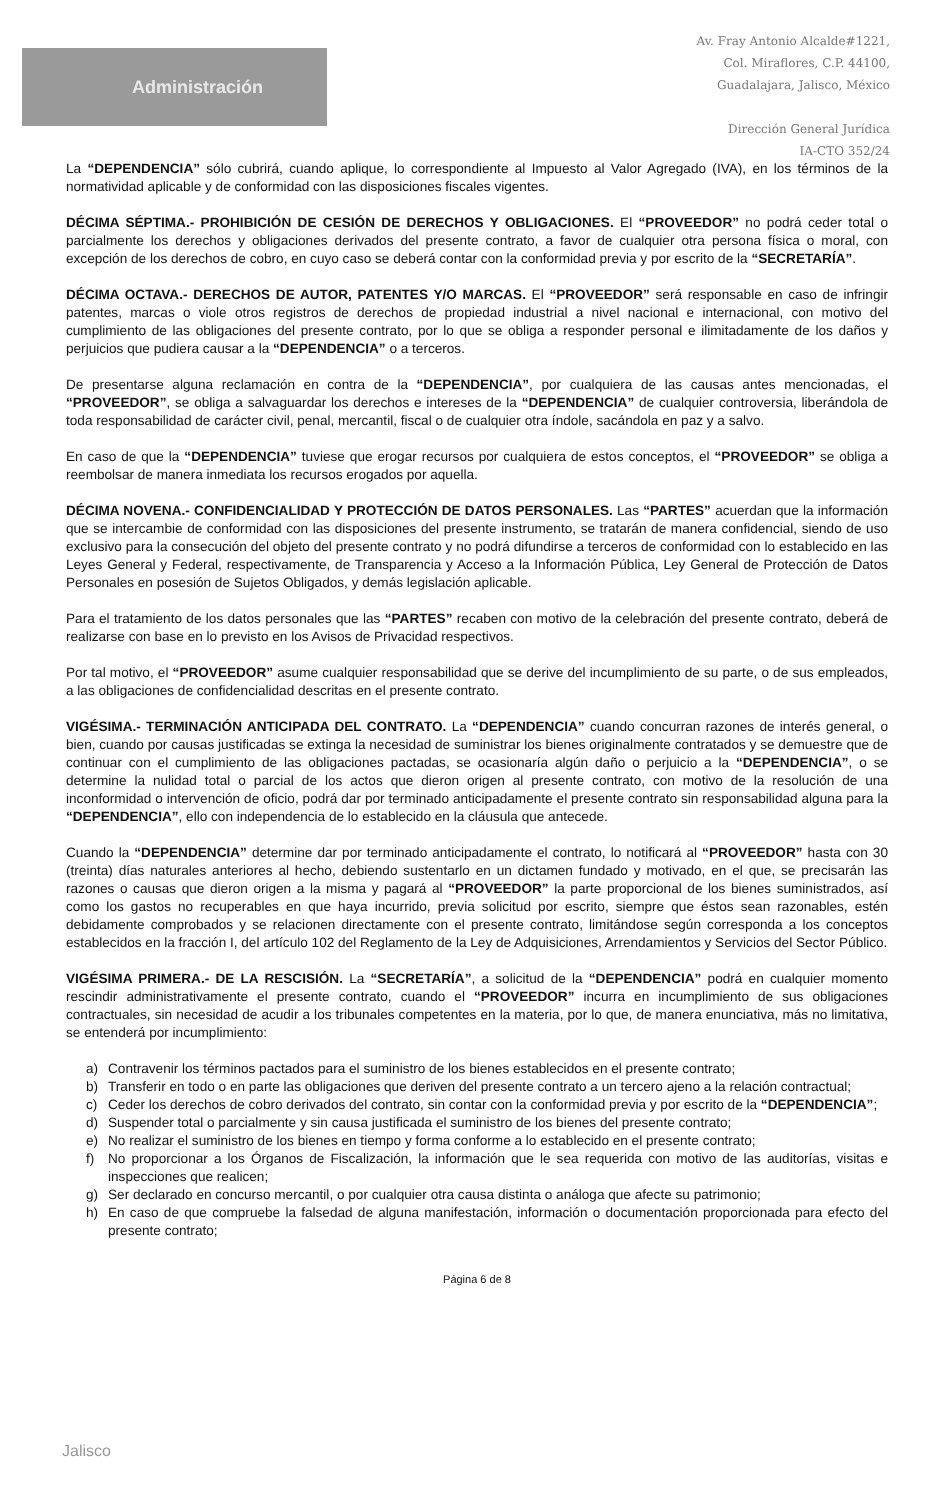Administración
Av. Fray Antonio Alcalde#1221,
Col. Miraflores, C.P. 44100,
Guadalajara, Jalisco, México
Dirección General Jurídica
IA-CTO 352/24
La “DEPENDENCIA” sólo cubrirá, cuando aplique, lo correspondiente al Impuesto al Valor Agregado (IVA), en los términos de la normatividad aplicable y de conformidad con las disposiciones fiscales vigentes.
DÉCIMA SÉPTIMA.- PROHIBICIÓN DE CESIÓN DE DERECHOS Y OBLIGACIONES. El “PROVEEDOR” no podrá ceder total o parcialmente los derechos y obligaciones derivados del presente contrato, a favor de cualquier otra persona física o moral, con excepción de los derechos de cobro, en cuyo caso se deberá contar con la conformidad previa y por escrito de la “SECRETARÍA”.
DÉCIMA OCTAVA.- DERECHOS DE AUTOR, PATENTES Y/O MARCAS. El “PROVEEDOR” será responsable en caso de infringir patentes, marcas o viole otros registros de derechos de propiedad industrial a nivel nacional e internacional, con motivo del cumplimiento de las obligaciones del presente contrato, por lo que se obliga a responder personal e ilimitadamente de los daños y perjuicios que pudiera causar a la “DEPENDENCIA” o a terceros.
De presentarse alguna reclamación en contra de la “DEPENDENCIA”, por cualquiera de las causas antes mencionadas, el “PROVEEDOR”, se obliga a salvaguardar los derechos e intereses de la “DEPENDENCIA” de cualquier controversia, liberándola de toda responsabilidad de carácter civil, penal, mercantil, fiscal o de cualquier otra índole, sacándola en paz y a salvo.
En caso de que la “DEPENDENCIA” tuviese que erogar recursos por cualquiera de estos conceptos, el “PROVEEDOR” se obliga a reembolsar de manera inmediata los recursos erogados por aquella.
DÉCIMA NOVENA.- CONFIDENCIALIDAD Y PROTECCIÓN DE DATOS PERSONALES. Las “PARTES” acuerdan que la información que se intercambie de conformidad con las disposiciones del presente instrumento, se tratarán de manera confidencial, siendo de uso exclusivo para la consecución del objeto del presente contrato y no podrá difundirse a terceros de conformidad con lo establecido en las Leyes General y Federal, respectivamente, de Transparencia y Acceso a la Información Pública, Ley General de Protección de Datos Personales en posesión de Sujetos Obligados, y demás legislación aplicable.
Para el tratamiento de los datos personales que las “PARTES” recaben con motivo de la celebración del presente contrato, deberá de realizarse con base en lo previsto en los Avisos de Privacidad respectivos.
Por tal motivo, el “PROVEEDOR” asume cualquier responsabilidad que se derive del incumplimiento de su parte, o de sus empleados, a las obligaciones de confidencialidad descritas en el presente contrato.
VIGÉSIMA.- TERMINACIÓN ANTICIPADA DEL CONTRATO. La “DEPENDENCIA” cuando concurran razones de interés general, o bien, cuando por causas justificadas se extinga la necesidad de suministrar los bienes originalmente contratados y se demuestre que de continuar con el cumplimiento de las obligaciones pactadas, se ocasionaría algún daño o perjuicio a la “DEPENDENCIA”, o se determine la nulidad total o parcial de los actos que dieron origen al presente contrato, con motivo de la resolución de una inconformidad o intervención de oficio, podrá dar por terminado anticipadamente el presente contrato sin responsabilidad alguna para la “DEPENDENCIA”, ello con independencia de lo establecido en la cláusula que antecede.
Cuando la “DEPENDENCIA” determine dar por terminado anticipadamente el contrato, lo notificará al “PROVEEDOR” hasta con 30 (treinta) días naturales anteriores al hecho, debiendo sustentarlo en un dictamen fundado y motivado, en el que, se precisarán las razones o causas que dieron origen a la misma y pagará al “PROVEEDOR” la parte proporcional de los bienes suministrados, así como los gastos no recuperables en que haya incurrido, previa solicitud por escrito, siempre que éstos sean razonables, estén debidamente comprobados y se relacionen directamente con el presente contrato, limitándose según corresponda a los conceptos establecidos en la fracción I, del artículo 102 del Reglamento de la Ley de Adquisiciones, Arrendamientos y Servicios del Sector Público.
VIGÉSIMA PRIMERA.- DE LA RESCISIÓN. La “SECRETARÍA”, a solicitud de la “DEPENDENCIA” podrá en cualquier momento rescindir administrativamente el presente contrato, cuando el “PROVEEDOR” incurra en incumplimiento de sus obligaciones contractuales, sin necesidad de acudir a los tribunales competentes en la materia, por lo que, de manera enunciativa, más no limitativa, se entenderá por incumplimiento:
a) Contravenir los términos pactados para el suministro de los bienes establecidos en el presente contrato;
b) Transferir en todo o en parte las obligaciones que deriven del presente contrato a un tercero ajeno a la relación contractual;
c) Ceder los derechos de cobro derivados del contrato, sin contar con la conformidad previa y por escrito de la “DEPENDENCIA”;
d) Suspender total o parcialmente y sin causa justificada el suministro de los bienes del presente contrato;
e) No realizar el suministro de los bienes en tiempo y forma conforme a lo establecido en el presente contrato;
f) No proporcionar a los Órganos de Fiscalización, la información que le sea requerida con motivo de las auditorías, visitas e inspecciones que realicen;
g) Ser declarado en concurso mercantil, o por cualquier otra causa distinta o análoga que afecte su patrimonio;
h) En caso de que compruebe la falsedad de alguna manifestación, información o documentación proporcionada para efecto del presente contrato;
Página 6 de 8
Jalisco